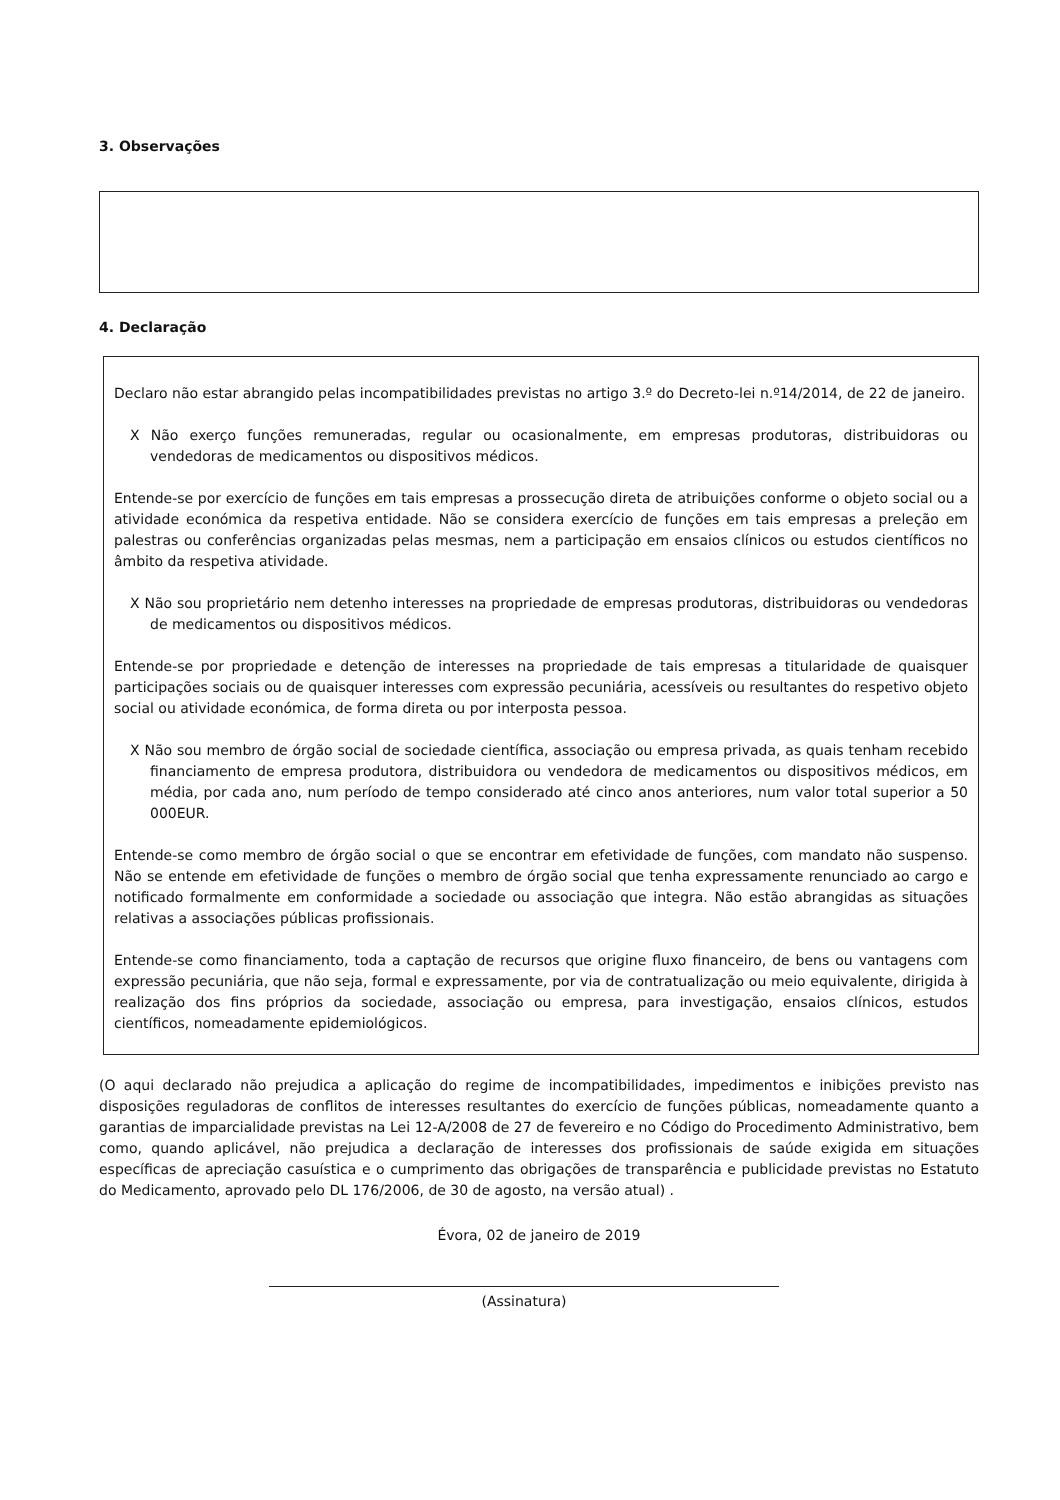3. Observações
4. Declaração
Declaro não estar abrangido pelas incompatibilidades previstas no artigo 3.º do Decreto-lei n.º14/2014, de 22 de janeiro.
X Não exerço funções remuneradas, regular ou ocasionalmente, em empresas produtoras, distribuidoras ou vendedoras de medicamentos ou dispositivos médicos.
Entende-se por exercício de funções em tais empresas a prossecução direta de atribuições conforme o objeto social ou a atividade económica da respetiva entidade. Não se considera exercício de funções em tais empresas a preleção em palestras ou conferências organizadas pelas mesmas, nem a participação em ensaios clínicos ou estudos científicos no âmbito da respetiva atividade.
X Não sou proprietário nem detenho interesses na propriedade de empresas produtoras, distribuidoras ou vendedoras de medicamentos ou dispositivos médicos.
Entende-se por propriedade e detenção de interesses na propriedade de tais empresas a titularidade de quaisquer participações sociais ou de quaisquer interesses com expressão pecuniária, acessíveis ou resultantes do respetivo objeto social ou atividade económica, de forma direta ou por interposta pessoa.
X Não sou membro de órgão social de sociedade científica, associação ou empresa privada, as quais tenham recebido financiamento de empresa produtora, distribuidora ou vendedora de medicamentos ou dispositivos médicos, em média, por cada ano, num período de tempo considerado até cinco anos anteriores, num valor total superior a 50 000EUR.
Entende-se como membro de órgão social o que se encontrar em efetividade de funções, com mandato não suspenso. Não se entende em efetividade de funções o membro de órgão social que tenha expressamente renunciado ao cargo e notificado formalmente em conformidade a sociedade ou associação que integra. Não estão abrangidas as situações relativas a associações públicas profissionais.
Entende-se como financiamento, toda a captação de recursos que origine fluxo financeiro, de bens ou vantagens com expressão pecuniária, que não seja, formal e expressamente, por via de contratualização ou meio equivalente, dirigida à realização dos fins próprios da sociedade, associação ou empresa, para investigação, ensaios clínicos, estudos científicos, nomeadamente epidemiológicos.
(O aqui declarado não prejudica a aplicação do regime de incompatibilidades, impedimentos e inibições previsto nas disposições reguladoras de conflitos de interesses resultantes do exercício de funções públicas, nomeadamente quanto a garantias de imparcialidade previstas na Lei 12-A/2008 de 27 de fevereiro e no Código do Procedimento Administrativo, bem como, quando aplicável, não prejudica a declaração de interesses dos profissionais de saúde exigida em situações específicas de apreciação casuística e o cumprimento das obrigações de transparência e publicidade previstas no Estatuto do Medicamento, aprovado pelo DL 176/2006, de 30 de agosto, na versão atual) .
Évora, 02 de janeiro de 2019
(Assinatura)